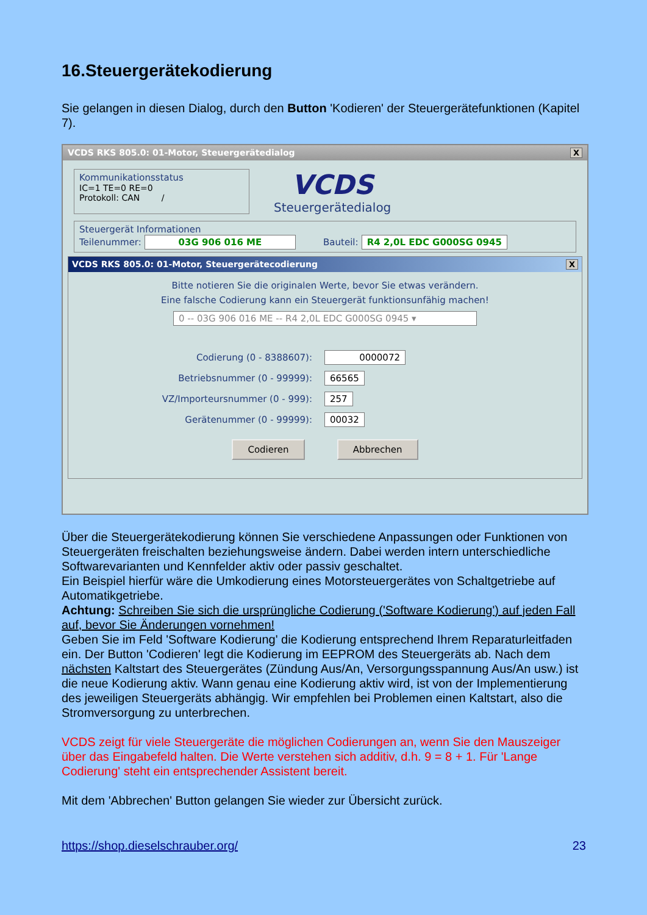16.Steuergerätekodierung
Sie gelangen in diesen Dialog, durch den Button 'Kodieren' der Steuergerätefunktionen (Kapitel 7).
VCDS RKS 805.0: 01-Motor, Steuergerätedialog X
Kommunikationsstatus
IC=1 TE=0 RE=0
Protokoll: CAN /
VCDS
Steuergerätedialog
Steuergerät Informationen
Teilenummer: 03G 906 016 ME Bauteil: R4 2,0L EDC G000SG 0945
VCDS RKS 805.0: 01-Motor, Steuergerätecodierung X
Bitte notieren Sie die originalen Werte, bevor Sie etwas verändern.
Eine falsche Codierung kann ein Steuergerät funktionsunfähig machen!
0 -- 03G 906 016 ME -- R4 2,0L EDC G000SG 0945 ▾
Codierung (0 - 8388607): 0000072
Betriebsnummer (0 - 99999): 66565
VZ/Importeursnummer (0 - 999): 257
Gerätenummer (0 - 99999): 00032
Codieren Abbrechen
Über die Steuergerätekodierung können Sie verschiedene Anpassungen oder Funktionen von Steuergeräten freischalten beziehungsweise ändern. Dabei werden intern unterschiedliche Softwarevarianten und Kennfelder aktiv oder passiv geschaltet.
Ein Beispiel hierfür wäre die Umkodierung eines Motorsteuergerätes von Schaltgetriebe auf Automatikgetriebe.
Achtung: Schreiben Sie sich die ursprüngliche Codierung ('Software Kodierung') auf jeden Fall auf, bevor Sie Änderungen vornehmen!
Geben Sie im Feld 'Software Kodierung' die Kodierung entsprechend Ihrem Reparaturleitfaden ein. Der Button 'Codieren' legt die Kodierung im EEPROM des Steuergeräts ab. Nach dem nächsten Kaltstart des Steuergerätes (Zündung Aus/An, Versorgungsspannung Aus/An usw.) ist die neue Kodierung aktiv. Wann genau eine Kodierung aktiv wird, ist von der Implementierung des jeweiligen Steuergeräts abhängig. Wir empfehlen bei Problemen einen Kaltstart, also die Stromversorgung zu unterbrechen.
VCDS zeigt für viele Steuergeräte die möglichen Codierungen an, wenn Sie den Mauszeiger über das Eingabefeld halten. Die Werte verstehen sich additiv, d.h. 9 = 8 + 1. Für 'Lange Codierung' steht ein entsprechender Assistent bereit.
Mit dem 'Abbrechen' Button gelangen Sie wieder zur Übersicht zurück.
https://shop.dieselschrauber.org/
23